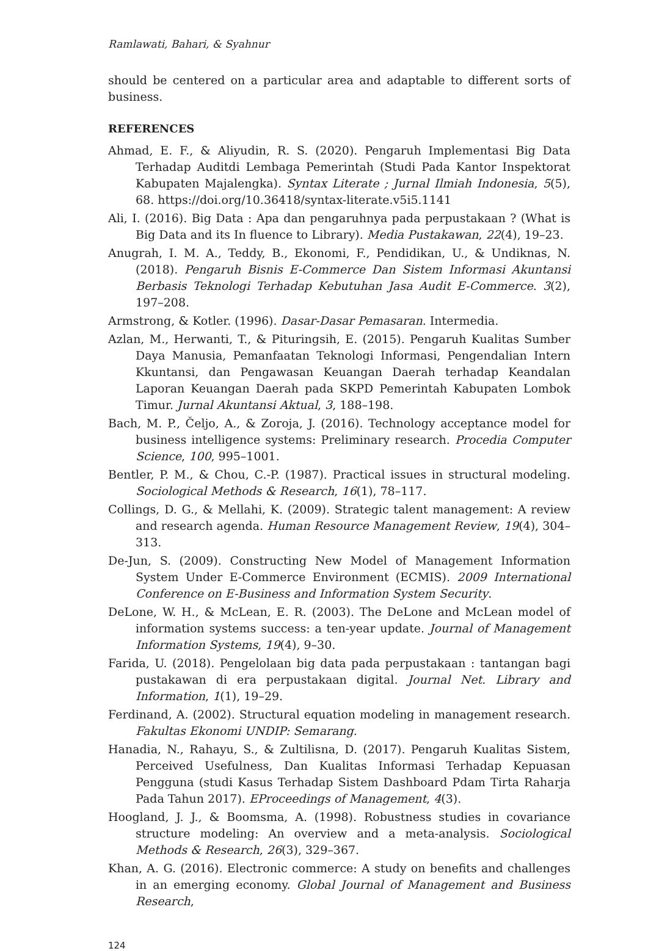Ramlawati, Bahari, & Syahnur
should be centered on a particular area and adaptable to different sorts of business.
REFERENCES
Ahmad, E. F., & Aliyudin, R. S. (2020). Pengaruh Implementasi Big Data Terhadap Auditdi Lembaga Pemerintah (Studi Pada Kantor Inspektorat Kabupaten Majalengka). Syntax Literate ; Jurnal Ilmiah Indonesia, 5(5), 68. https://doi.org/10.36418/syntax-literate.v5i5.1141
Ali, I. (2016). Big Data : Apa dan pengaruhnya pada perpustakaan ? (What is Big Data and its In fluence to Library). Media Pustakawan, 22(4), 19–23.
Anugrah, I. M. A., Teddy, B., Ekonomi, F., Pendidikan, U., & Undiknas, N. (2018). Pengaruh Bisnis E-Commerce Dan Sistem Informasi Akuntansi Berbasis Teknologi Terhadap Kebutuhan Jasa Audit E-Commerce. 3(2), 197–208.
Armstrong, & Kotler. (1996). Dasar-Dasar Pemasaran. Intermedia.
Azlan, M., Herwanti, T., & Pituringsih, E. (2015). Pengaruh Kualitas Sumber Daya Manusia, Pemanfaatan Teknologi Informasi, Pengendalian Intern Kkuntansi, dan Pengawasan Keuangan Daerah terhadap Keandalan Laporan Keuangan Daerah pada SKPD Pemerintah Kabupaten Lombok Timur. Jurnal Akuntansi Aktual, 3, 188–198.
Bach, M. P., Čeljo, A., & Zoroja, J. (2016). Technology acceptance model for business intelligence systems: Preliminary research. Procedia Computer Science, 100, 995–1001.
Bentler, P. M., & Chou, C.-P. (1987). Practical issues in structural modeling. Sociological Methods & Research, 16(1), 78–117.
Collings, D. G., & Mellahi, K. (2009). Strategic talent management: A review and research agenda. Human Resource Management Review, 19(4), 304–313.
De-Jun, S. (2009). Constructing New Model of Management Information System Under E-Commerce Environment (ECMIS). 2009 International Conference on E-Business and Information System Security.
DeLone, W. H., & McLean, E. R. (2003). The DeLone and McLean model of information systems success: a ten-year update. Journal of Management Information Systems, 19(4), 9–30.
Farida, U. (2018). Pengelolaan big data pada perpustakaan : tantangan bagi pustakawan di era perpustakaan digital. Journal Net. Library and Information, 1(1), 19–29.
Ferdinand, A. (2002). Structural equation modeling in management research. Fakultas Ekonomi UNDIP: Semarang.
Hanadia, N., Rahayu, S., & Zultilisna, D. (2017). Pengaruh Kualitas Sistem, Perceived Usefulness, Dan Kualitas Informasi Terhadap Kepuasan Pengguna (studi Kasus Terhadap Sistem Dashboard Pdam Tirta Raharja Pada Tahun 2017). EProceedings of Management, 4(3).
Hoogland, J. J., & Boomsma, A. (1998). Robustness studies in covariance structure modeling: An overview and a meta-analysis. Sociological Methods & Research, 26(3), 329–367.
Khan, A. G. (2016). Electronic commerce: A study on benefits and challenges in an emerging economy. Global Journal of Management and Business Research,
124